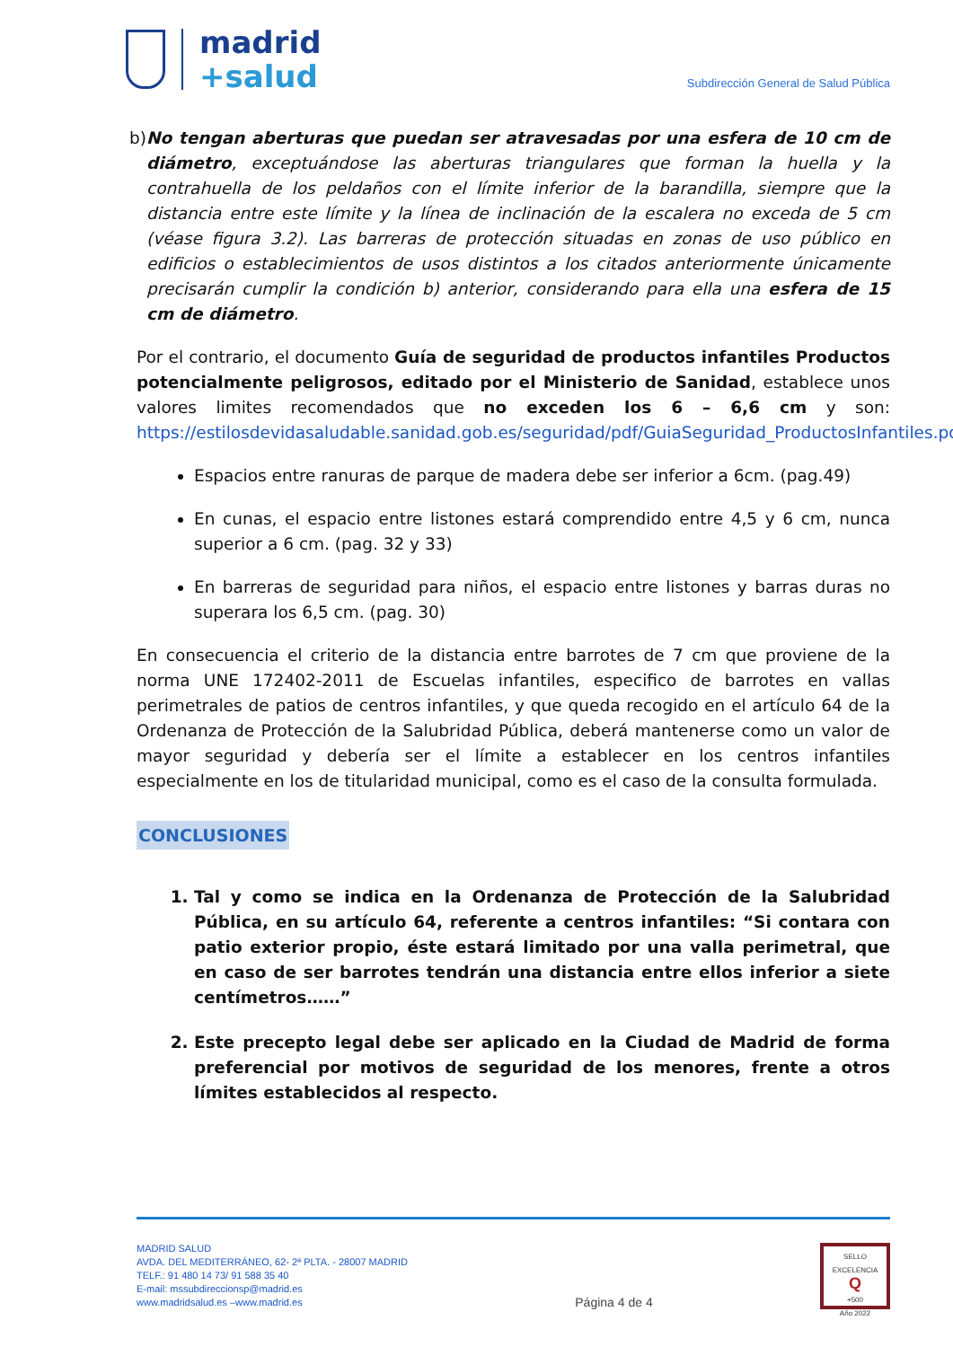madrid
+salud
Subdirección General de Salud Pública
b) No tengan aberturas que puedan ser atravesadas por una esfera de 10 cm de diámetro, exceptuándose las aberturas triangulares que forman la huella y la contrahuella de los peldaños con el límite inferior de la barandilla, siempre que la distancia entre este límite y la línea de inclinación de la escalera no exceda de 5 cm (véase figura 3.2). Las barreras de protección situadas en zonas de uso público en edificios o establecimientos de usos distintos a los citados anteriormente únicamente precisarán cumplir la condición b) anterior, considerando para ella una esfera de 15 cm de diámetro.
Por el contrario, el documento Guía de seguridad de productos infantiles Productos potencialmente peligrosos, editado por el Ministerio de Sanidad, establece unos valores limites recomendados que no exceden los 6 – 6,6 cm y son: https://estilosdevidasaludable.sanidad.gob.es/seguridad/pdf/GuiaSeguridad_ProductosInfantiles.pdf
Espacios entre ranuras de parque de madera debe ser inferior a 6cm. (pag.49)
En cunas, el espacio entre listones estará comprendido entre 4,5 y 6 cm, nunca superior a 6 cm. (pag. 32 y 33)
En barreras de seguridad para niños, el espacio entre listones y barras duras no superara los 6,5 cm. (pag. 30)
En consecuencia el criterio de la distancia entre barrotes de 7 cm que proviene de la norma UNE 172402-2011 de Escuelas infantiles, especifico de barrotes en vallas perimetrales de patios de centros infantiles, y que queda recogido en el artículo 64 de la Ordenanza de Protección de la Salubridad Pública, deberá mantenerse como un valor de mayor seguridad y debería ser el límite a establecer en los centros infantiles especialmente en los de titularidad municipal, como es el caso de la consulta formulada.
CONCLUSIONES
1. Tal y como se indica en la Ordenanza de Protección de la Salubridad Pública, en su artículo 64, referente a centros infantiles: “Si contara con patio exterior propio, éste estará limitado por una valla perimetral, que en caso de ser barrotes tendrán una distancia entre ellos inferior a siete centímetros……”
2. Este precepto legal debe ser aplicado en la Ciudad de Madrid de forma preferencial por motivos de seguridad de los menores, frente a otros límites establecidos al respecto.
MADRID SALUD
AVDA. DEL MEDITERRÁNEO, 62- 2ª PLTA. - 28007 MADRID
TELF.: 91 480 14 73/ 91 588 35 40
E-mail: mssubdireccionsp@madrid.es
www.madridsalud.es –www.madrid.es
Página 4 de 4
SELLO
EXCELENCIA
Q
+500
Año 2022